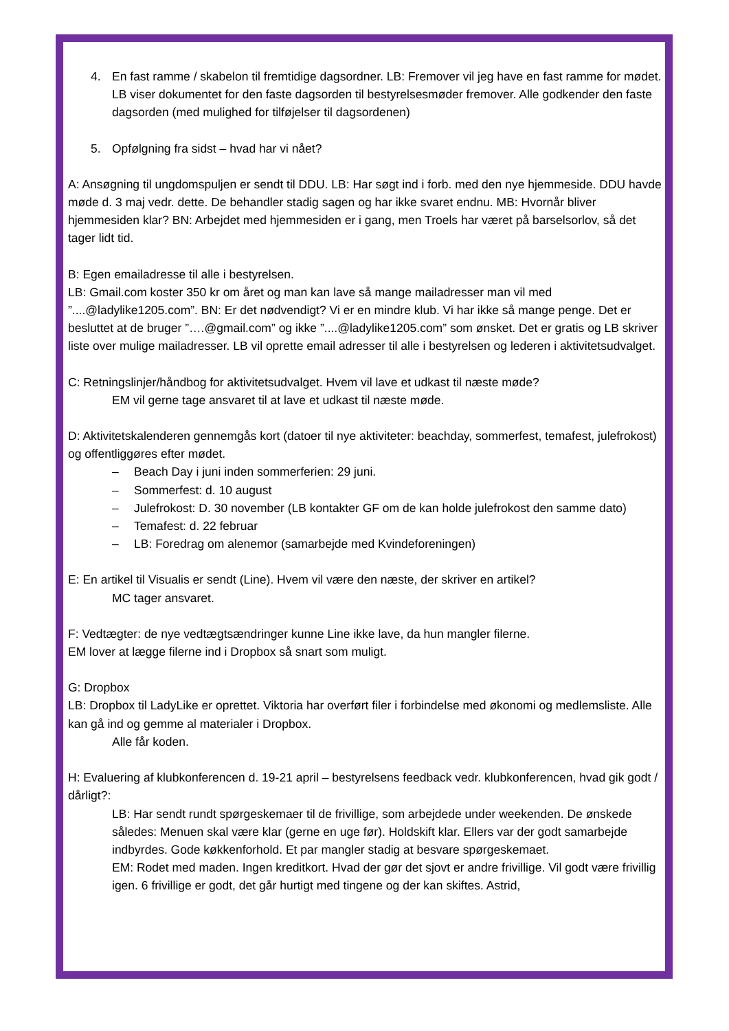4. En fast ramme / skabelon til fremtidige dagsordner. LB: Fremover vil jeg have en fast ramme for mødet. LB viser dokumentet for den faste dagsorden til bestyrelsesmøder fremover. Alle godkender den faste dagsorden (med mulighed for tilføjelser til dagsordenen)
5. Opfølgning fra sidst – hvad har vi nået?
A: Ansøgning til ungdomspuljen er sendt til DDU. LB: Har søgt ind i forb. med den nye hjemmeside. DDU havde møde d. 3 maj vedr. dette. De behandler stadig sagen og har ikke svaret endnu. MB: Hvornår bliver hjemmesiden klar? BN: Arbejdet med hjemmesiden er i gang, men Troels har været på barselsorlov, så det tager lidt tid.
B: Egen emailadresse til alle i bestyrelsen.
LB: Gmail.com koster 350 kr om året og man kan lave så mange mailadresser man vil med ”....@ladylike1205.com”. BN: Er det nødvendigt? Vi er en mindre klub. Vi har ikke så mange penge. Det er besluttet at de bruger ”….@gmail.com” og ikke ”....@ladylike1205.com” som ønsket. Det er gratis og LB skriver liste over mulige mailadresser. LB vil oprette email adresser til alle i bestyrelsen og lederen i aktivitetsudvalget.
C: Retningslinjer/håndbog for aktivitetsudvalget. Hvem vil lave et udkast til næste møde?
EM vil gerne tage ansvaret til at lave et udkast til næste møde.
D: Aktivitetskalenderen gennemgås kort (datoer til nye aktiviteter: beachday, sommerfest, temafest, julefrokost) og offentliggøres efter mødet.
– Beach Day i juni inden sommerferien: 29 juni.
– Sommerfest: d. 10 august
– Julefrokost: D. 30 november (LB kontakter GF om de kan holde julefrokost den samme dato)
– Temafest: d. 22 februar
– LB: Foredrag om alenemor (samarbejde med Kvindeforeningen)
E: En artikel til Visualis er sendt (Line). Hvem vil være den næste, der skriver en artikel?
MC tager ansvaret.
F: Vedtægter: de nye vedtægtsændringer kunne Line ikke lave, da hun mangler filerne.
EM lover at lægge filerne ind i Dropbox så snart som muligt.
G: Dropbox
LB: Dropbox til LadyLike er oprettet. Viktoria har overført filer i forbindelse med økonomi og medlemsliste. Alle kan gå ind og gemme al materialer i Dropbox.
Alle får koden.
H: Evaluering af klubkonferencen d. 19-21 april – bestyrelsens feedback vedr. klubkonferencen, hvad gik godt / dårligt?:
LB: Har sendt rundt spørgeskemaer til de frivillige, som arbejdede under weekenden. De ønskede således: Menuen skal være klar (gerne en uge før). Holdskift klar. Ellers var der godt samarbejde indbyrdes. Gode køkkenforhold. Et par mangler stadig at besvare spørgeskemaet.
EM: Rodet med maden. Ingen kreditkort. Hvad der gør det sjovt er andre frivillige. Vil godt være frivillig igen. 6 frivillige er godt, det går hurtigt med tingene og der kan skiftes. Astrid,